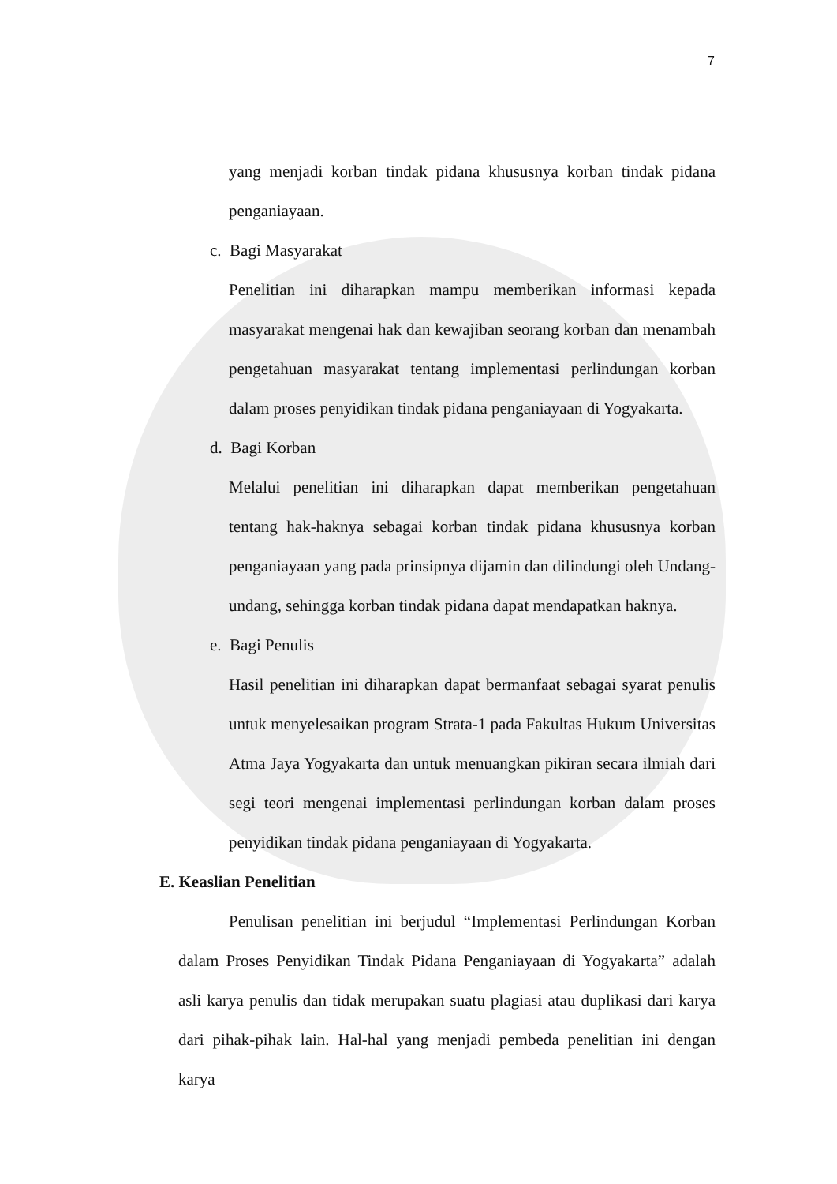7
yang menjadi korban tindak pidana khususnya korban tindak pidana penganiayaan.
c. Bagi Masyarakat
Penelitian ini diharapkan mampu memberikan informasi kepada masyarakat mengenai hak dan kewajiban seorang korban dan menambah pengetahuan masyarakat tentang implementasi perlindungan korban dalam proses penyidikan tindak pidana penganiayaan di Yogyakarta.
d. Bagi Korban
Melalui penelitian ini diharapkan dapat memberikan pengetahuan tentang hak-haknya sebagai korban tindak pidana khususnya korban penganiayaan yang pada prinsipnya dijamin dan dilindungi oleh Undang-undang, sehingga korban tindak pidana dapat mendapatkan haknya.
e. Bagi Penulis
Hasil penelitian ini diharapkan dapat bermanfaat sebagai syarat penulis untuk menyelesaikan program Strata-1 pada Fakultas Hukum Universitas Atma Jaya Yogyakarta dan untuk menuangkan pikiran secara ilmiah dari segi teori mengenai implementasi perlindungan korban dalam proses penyidikan tindak pidana penganiayaan di Yogyakarta.
E. Keaslian Penelitian
Penulisan penelitian ini berjudul “Implementasi Perlindungan Korban dalam Proses Penyidikan Tindak Pidana Penganiayaan di Yogyakarta” adalah asli karya penulis dan tidak merupakan suatu plagiasi atau duplikasi dari karya dari pihak-pihak lain. Hal-hal yang menjadi pembeda penelitian ini dengan karya